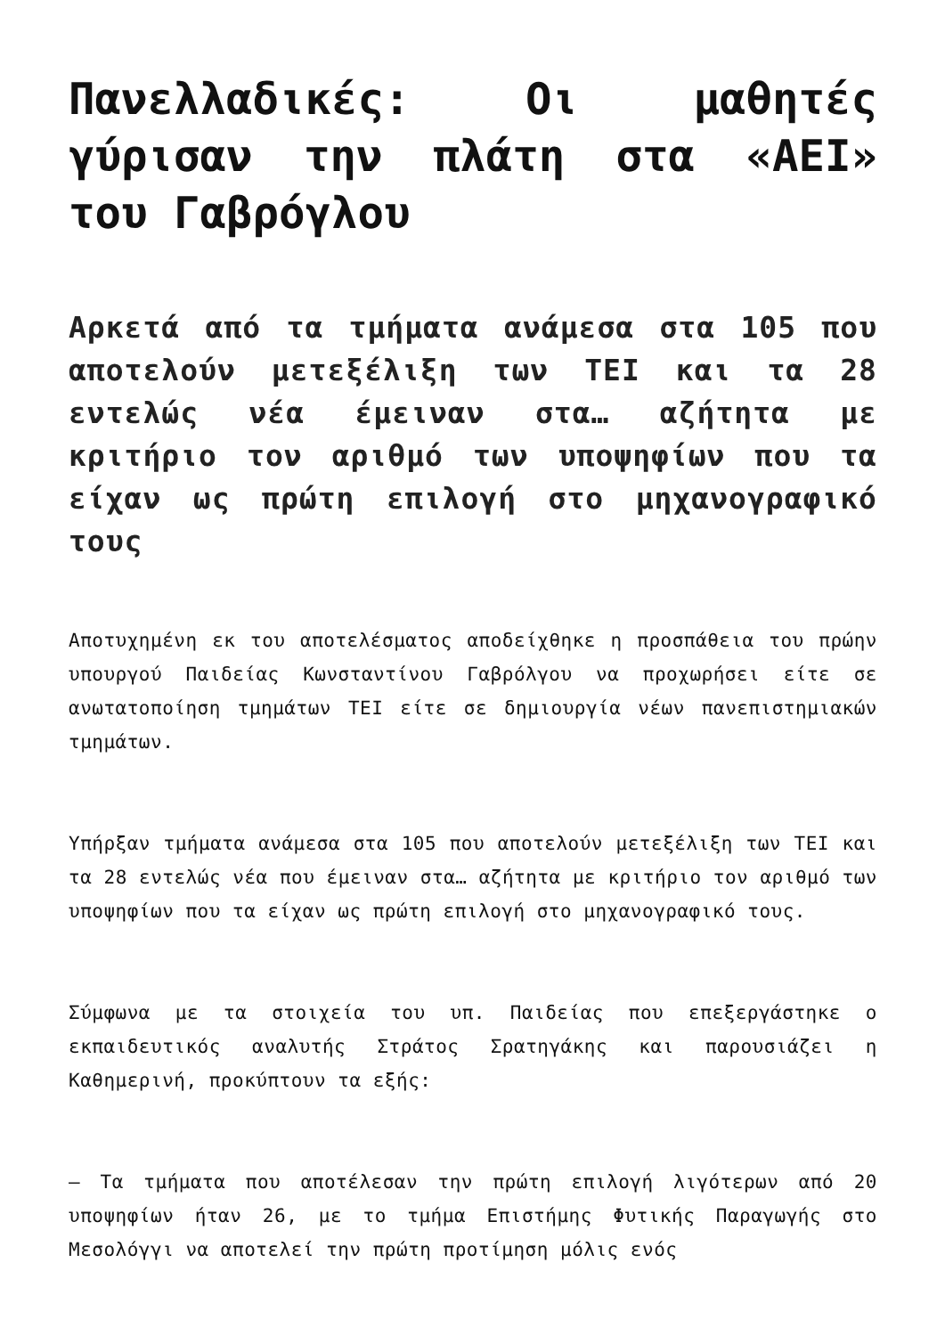Πανελλαδικές: Οι μαθητές γύρισαν την πλάτη στα «ΑΕΙ» του Γαβρόγλου
Αρκετά από τα τμήματα ανάμεσα στα 105 που αποτελούν μετεξέλιξη των ΤΕΙ και τα 28 εντελώς νέα έμειναν στα… αζήτητα με κριτήριο τον αριθμό των υποψηφίων που τα είχαν ως πρώτη επιλογή στο μηχανογραφικό τους
Αποτυχημένη εκ του αποτελέσματος αποδείχθηκε η προσπάθεια του πρώην υπουργού Παιδείας Κωνσταντίνου Γαβρόλγου να προχωρήσει είτε σε ανωτατοποίηση τμημάτων ΤΕΙ είτε σε δημιουργία νέων πανεπιστημιακών τμημάτων.
Υπήρξαν τμήματα ανάμεσα στα 105 που αποτελούν μετεξέλιξη των ΤΕΙ και τα 28 εντελώς νέα που έμειναν στα… αζήτητα με κριτήριο τον αριθμό των υποψηφίων που τα είχαν ως πρώτη επιλογή στο μηχανογραφικό τους.
Σύμφωνα με τα στοιχεία του υπ. Παιδείας που επεξεργάστηκε ο εκπαιδευτικός αναλυτής Στράτος Σρατηγάκης και παρουσιάζει η Καθημερινή, προκύπτουν τα εξής:
— Τα τμήματα που αποτέλεσαν την πρώτη επιλογή λιγότερων από 20 υποψηφίων ήταν 26, με το τμήμα Επιστήμης Φυτικής Παραγωγής στο Μεσολόγγι να αποτελεί την πρώτη προτίμηση μόλις ενός